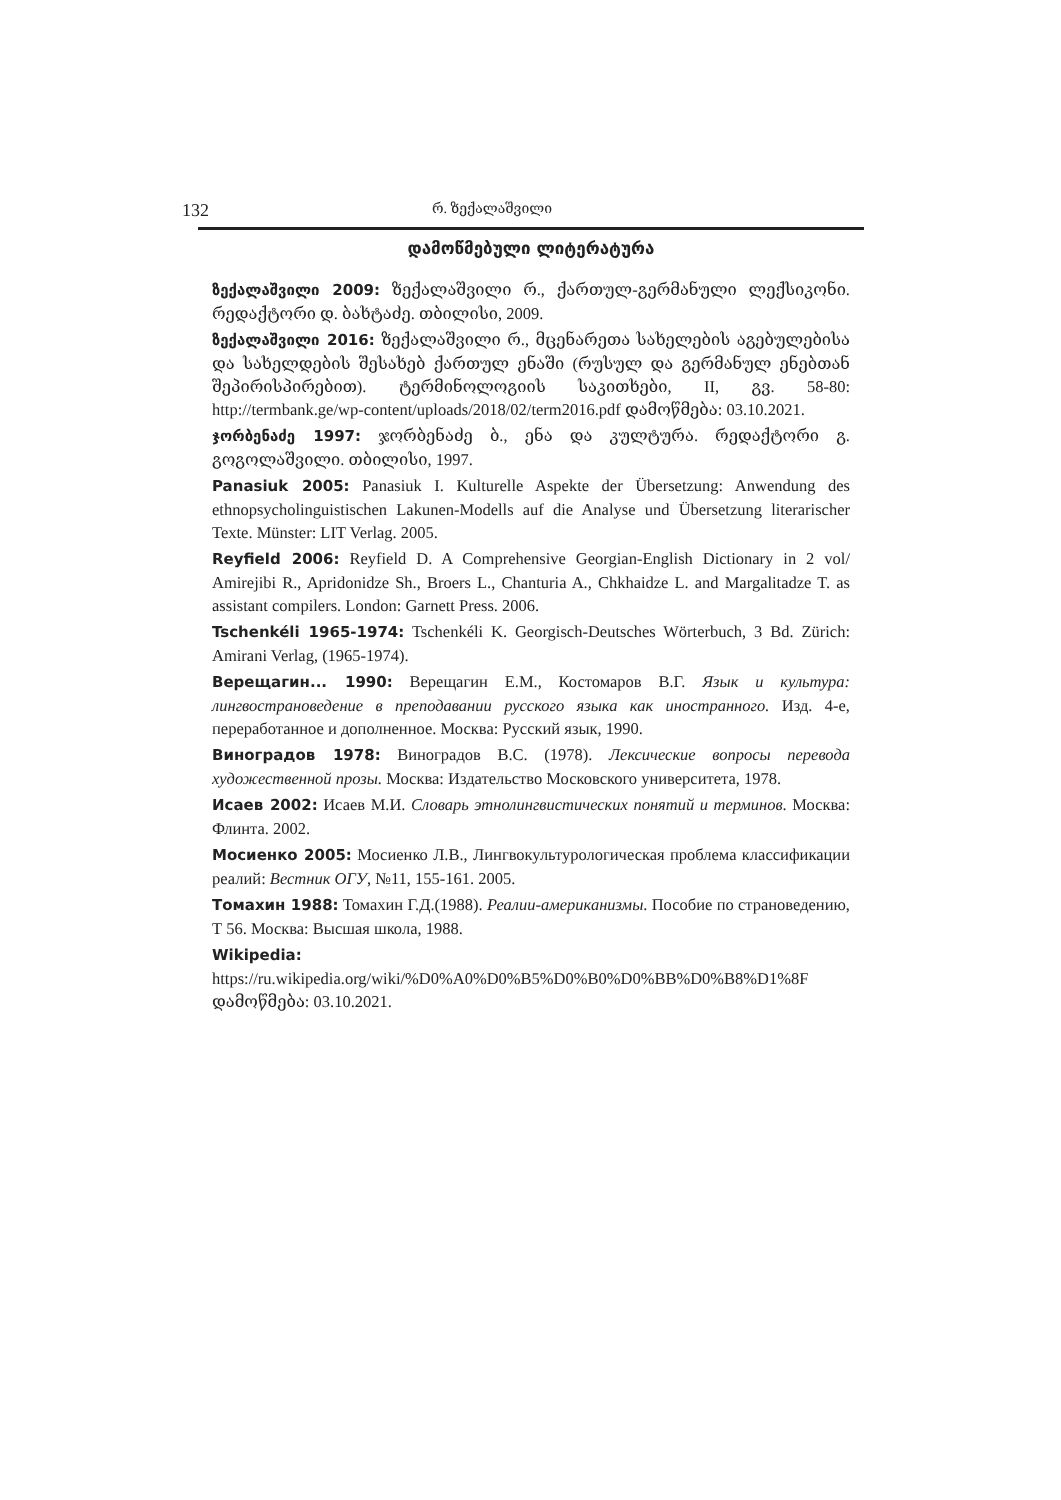132 რ. ზექალაშვილი
დამოწმებული ლიტერატურა
ზექალაშვილი 2009: ზექალაშვილი რ., ქართულ-გერმანული ლექსიკონი. რედაქტორი დ. ბახტაძე. თბილისი, 2009.
ზექალაშვილი 2016: ზექალაშვილი რ., მცენარეთა სახელების აგებულებისა და სახელდების შესახებ ქართულ ენაში (რუსულ და გერმანულ ენებთან შეპირისპირებით). ტერმინოლოგიის საკითხები, II, გვ. 58-80: http://termbank.ge/wp-content/uploads/2018/02/term2016.pdf დამოწმება: 03.10.2021.
ჯორბენაძე 1997: ჯორბენაძე ბ., ენა და კულტურა. რედაქტორი გ. გოგოლაშვილი. თბილისი, 1997.
Panasiuk 2005: Panasiuk I. Kulturelle Aspekte der Übersetzung: Anwendung des ethnopsycholinguistischen Lakunen-Modells auf die Analyse und Übersetzung literarischer Texte. Münster: LIT Verlag. 2005.
Reyfield 2006: Reyfield D. A Comprehensive Georgian-English Dictionary in 2 vol/ Amirejibi R., Apridonidze Sh., Broers L., Chanturia A., Chkhaidze L. and Margalitadze T. as assistant compilers. London: Garnett Press. 2006.
Tschenkéli 1965-1974: Tschenkéli K. Georgisch-Deutsches Wörterbuch, 3 Bd. Zürich: Amirani Verlag, (1965-1974).
Верещагин... 1990: Верещагин Е.М., Костомаров В.Г. Язык и культура: лингвострановедение в преподавании русского языка как иностранного. Изд. 4-е, переработанное и дополненное. Москва: Русский язык, 1990.
Виноградов 1978: Виноградов В.С. (1978). Лексические вопросы перевода художественной прозы. Москва: Издательство Московского университета, 1978.
Исаев 2002: Исаев М.И. Словарь этнолингвистических понятий и терминов. Москва: Флинта. 2002.
Мосиенко 2005: Мосиенко Л.В., Лингвокультурологическая проблема классификации реалий: Вестник ОГУ, №11, 155-161. 2005.
Томахин 1988: Томахин Г.Д.(1988). Реалии-американизмы. Пособие по страноведению, Т 56. Москва: Высшая школа, 1988.
Wikipedia: https://ru.wikipedia.org/wiki/%D0%A0%D0%B5%D0%B0%D0%BB%D0%B8%D1%8F დამოწმება: 03.10.2021.